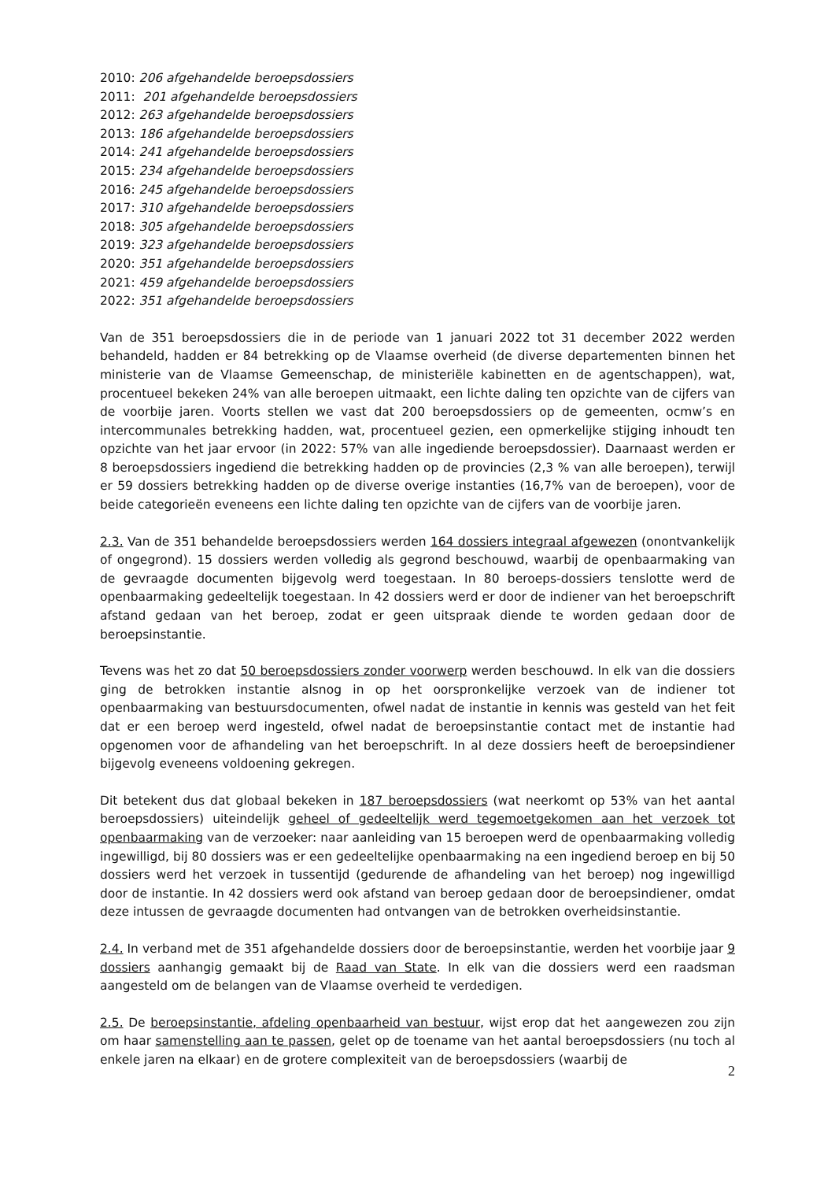2010: 206 afgehandelde beroepsdossiers
2011: 201 afgehandelde beroepsdossiers
2012: 263 afgehandelde beroepsdossiers
2013: 186 afgehandelde beroepsdossiers
2014: 241 afgehandelde beroepsdossiers
2015: 234 afgehandelde beroepsdossiers
2016: 245 afgehandelde beroepsdossiers
2017: 310 afgehandelde beroepsdossiers
2018: 305 afgehandelde beroepsdossiers
2019: 323 afgehandelde beroepsdossiers
2020: 351 afgehandelde beroepsdossiers
2021: 459 afgehandelde beroepsdossiers
2022: 351 afgehandelde beroepsdossiers
Van de 351 beroepsdossiers die in de periode van 1 januari 2022 tot 31 december 2022 werden behandeld, hadden er 84 betrekking op de Vlaamse overheid (de diverse departementen binnen het ministerie van de Vlaamse Gemeenschap, de ministeriële kabinetten en de agentschappen), wat, procentueel bekeken 24% van alle beroepen uitmaakt, een lichte daling ten opzichte van de cijfers van de voorbije jaren. Voorts stellen we vast dat 200 beroepsdossiers op de gemeenten, ocmw’s en intercommunales betrekking hadden, wat, procentueel gezien, een opmerkelijke stijging inhoudt ten opzichte van het jaar ervoor (in 2022: 57% van alle ingediende beroepsdossier). Daarnaast werden er 8 beroepsdossiers ingediend die betrekking hadden op de provincies (2,3 % van alle beroepen), terwijl er 59 dossiers betrekking hadden op de diverse overige instanties (16,7% van de beroepen), voor de beide categorieën eveneens een lichte daling ten opzichte van de cijfers van de voorbije jaren.
2.3. Van de 351 behandelde beroepsdossiers werden 164 dossiers integraal afgewezen (onontvankelijk of ongegrond). 15 dossiers werden volledig als gegrond beschouwd, waarbij de openbaarmaking van de gevraagde documenten bijgevolg werd toegestaan. In 80 beroeps-dossiers tenslotte werd de openbaarmaking gedeeltelijk toegestaan. In 42 dossiers werd er door de indiener van het beroepschrift afstand gedaan van het beroep, zodat er geen uitspraak diende te worden gedaan door de beroepsinstantie.
Tevens was het zo dat 50 beroepsdossiers zonder voorwerp werden beschouwd. In elk van die dossiers ging de betrokken instantie alsnog in op het oorspronkelijke verzoek van de indiener tot openbaarmaking van bestuursdocumenten, ofwel nadat de instantie in kennis was gesteld van het feit dat er een beroep werd ingesteld, ofwel nadat de beroepsinstantie contact met de instantie had opgenomen voor de afhandeling van het beroepschrift. In al deze dossiers heeft de beroepsindiener bijgevolg eveneens voldoening gekregen.
Dit betekent dus dat globaal bekeken in 187 beroepsdossiers (wat neerkomt op 53% van het aantal beroepsdossiers) uiteindelijk geheel of gedeeltelijk werd tegemoetgekomen aan het verzoek tot openbaarmaking van de verzoeker: naar aanleiding van 15 beroepen werd de openbaarmaking volledig ingewilligd, bij 80 dossiers was er een gedeeltelijke openbaarmaking na een ingediend beroep en bij 50 dossiers werd het verzoek in tussentijd (gedurende de afhandeling van het beroep) nog ingewilligd door de instantie. In 42 dossiers werd ook afstand van beroep gedaan door de beroepsindiener, omdat deze intussen de gevraagde documenten had ontvangen van de betrokken overheidsinstantie.
2.4. In verband met de 351 afgehandelde dossiers door de beroepsinstantie, werden het voorbije jaar 9 dossiers aanhangig gemaakt bij de Raad van State. In elk van die dossiers werd een raadsman aangesteld om de belangen van de Vlaamse overheid te verdedigen.
2.5. De beroepsinstantie, afdeling openbaarheid van bestuur, wijst erop dat het aangewezen zou zijn om haar samenstelling aan te passen, gelet op de toename van het aantal beroepsdossiers (nu toch al enkele jaren na elkaar) en de grotere complexiteit van de beroepsdossiers (waarbij de
2